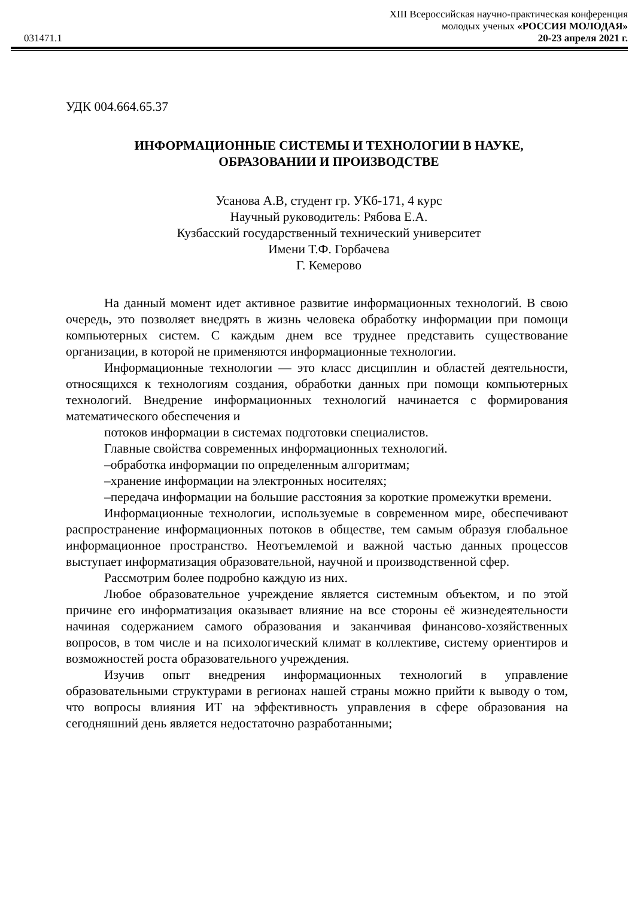XIII Всероссийская научно-практическая конференция
молодых ученых «РОССИЯ МОЛОДАЯ»
031471.1 20-23 апреля 2021 г.
УДК 004.664.65.37
ИНФОРМАЦИОННЫЕ СИСТЕМЫ И ТЕХНОЛОГИИ В НАУКЕ,
ОБРАЗОВАНИИ И ПРОИЗВОДСТВЕ
Усанова А.В, студент гр. УКб-171, 4 курс
Научный руководитель: Рябова Е.А.
Кузбасский государственный технический университет
Имени Т.Ф. Горбачева
Г. Кемерово
На данный момент идет активное развитие информационных технологий. В свою очередь, это позволяет внедрять в жизнь человека обработку информации при помощи компьютерных систем. С каждым днем все труднее представить существование организации, в которой не применяются информационные технологии.
Информационные технологии — это класс дисциплин и областей деятельности, относящихся к технологиям создания, обработки данных при помощи компьютерных технологий. Внедрение информационных технологий начинается с формирования математического обеспечения и
потоков информации в системах подготовки специалистов.
Главные свойства современных информационных технологий.
–обработка информации по определенным алгоритмам;
–хранение информации на электронных носителях;
–передача информации на большие расстояния за короткие промежутки времени.
Информационные технологии, используемые в современном мире, обеспечивают распространение информационных потоков в обществе, тем самым образуя глобальное информационное пространство. Неотъемлемой и важной частью данных процессов выступает информатизация образовательной, научной и производственной сфер.
Рассмотрим более подробно каждую из них.
Любое образовательное учреждение является системным объектом, и по этой причине его информатизация оказывает влияние на все стороны её жизнедеятельности начиная содержанием самого образования и заканчивая финансово-хозяйственных вопросов, в том числе и на психологический климат в коллективе, систему ориентиров и возможностей роста образовательного учреждения.
Изучив опыт внедрения информационных технологий в управление образовательными структурами в регионах нашей страны можно прийти к выводу о том, что вопросы влияния ИТ на эффективность управления в сфере образования на сегодняшний день является недостаточно разработанными;